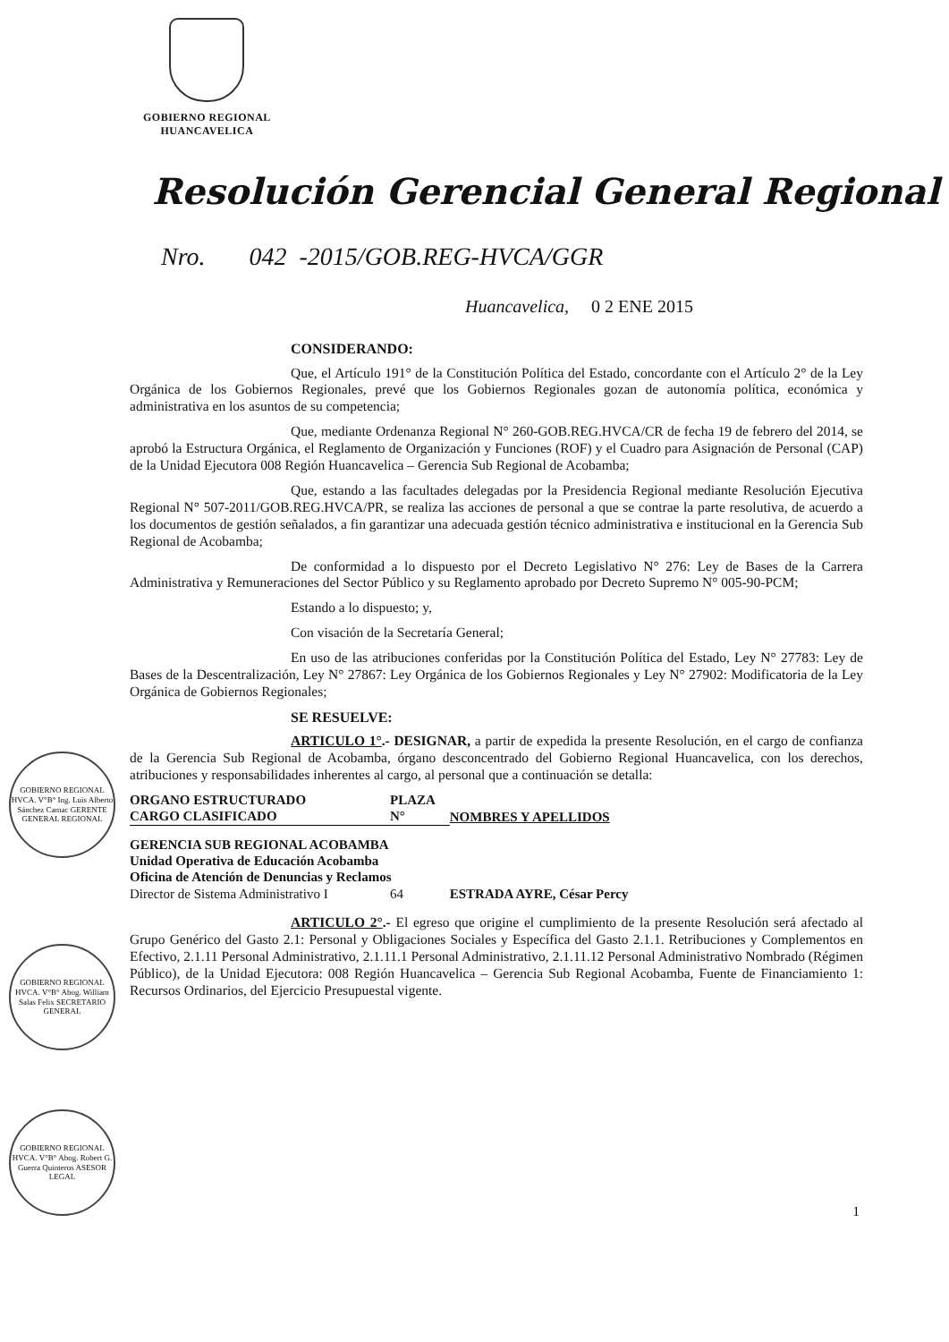GOBIERNO REGIONAL
HUANCAVELICA
Resolución Gerencial General Regional
Nro. 042 -2015/GOB.REG-HVCA/GGR
Huancavelica, 0 2 ENE 2015
GOBIERNO REGIONAL HVCA. V°B° Ing. Luis Alberto Sánchez Camac GERENTE GENERAL REGIONAL
GOBIERNO REGIONAL HVCA. V°B° Abog. William Salas Felix SECRETARIO GENERAL
GOBIERNO REGIONAL HVCA. V°B° Abog. Robert G. Guerra Quinteros ASESOR LEGAL
CONSIDERANDO:
Que, el Artículo 191° de la Constitución Política del Estado, concordante con el Artículo 2° de la Ley Orgánica de los Gobiernos Regionales, prevé que los Gobiernos Regionales gozan de autonomía política, económica y administrativa en los asuntos de su competencia;
Que, mediante Ordenanza Regional N° 260-GOB.REG.HVCA/CR de fecha 19 de febrero del 2014, se aprobó la Estructura Orgánica, el Reglamento de Organización y Funciones (ROF) y el Cuadro para Asignación de Personal (CAP) de la Unidad Ejecutora 008 Región Huancavelica – Gerencia Sub Regional de Acobamba;
Que, estando a las facultades delegadas por la Presidencia Regional mediante Resolución Ejecutiva Regional N° 507-2011/GOB.REG.HVCA/PR, se realiza las acciones de personal a que se contrae la parte resolutiva, de acuerdo a los documentos de gestión señalados, a fin garantizar una adecuada gestión técnico administrativa e institucional en la Gerencia Sub Regional de Acobamba;
De conformidad a lo dispuesto por el Decreto Legislativo N° 276: Ley de Bases de la Carrera Administrativa y Remuneraciones del Sector Público y su Reglamento aprobado por Decreto Supremo N° 005-90-PCM;
Estando a lo dispuesto; y,
Con visación de la Secretaría General;
En uso de las atribuciones conferidas por la Constitución Política del Estado, Ley N° 27783: Ley de Bases de la Descentralización, Ley N° 27867: Ley Orgánica de los Gobiernos Regionales y Ley N° 27902: Modificatoria de la Ley Orgánica de Gobiernos Regionales;
SE RESUELVE:
ARTICULO 1°.- DESIGNAR, a partir de expedida la presente Resolución, en el cargo de confianza de la Gerencia Sub Regional de Acobamba, órgano desconcentrado del Gobierno Regional Huancavelica, con los derechos, atribuciones y responsabilidades inherentes al cargo, al personal que a continuación se detalla:
| ORGANO ESTRUCTURADO CARGO CLASIFICADO | PLAZA N° | NOMBRES Y APELLIDOS |
| --- | --- | --- |
| GERENCIA SUB REGIONAL ACOBAMBA Unidad Operativa de Educación Acobamba Oficina de Atención de Denuncias y Reclamos | | |
| Director de Sistema Administrativo I | 64 | ESTRADA AYRE, César Percy |
ARTICULO 2°.- El egreso que origine el cumplimiento de la presente Resolución será afectado al Grupo Genérico del Gasto 2.1: Personal y Obligaciones Sociales y Específica del Gasto 2.1.1. Retribuciones y Complementos en Efectivo, 2.1.11 Personal Administrativo, 2.1.11.1 Personal Administrativo, 2.1.11.12 Personal Administrativo Nombrado (Régimen Público), de la Unidad Ejecutora: 008 Región Huancavelica – Gerencia Sub Regional Acobamba, Fuente de Financiamiento 1: Recursos Ordinarios, del Ejercicio Presupuestal vigente.
1